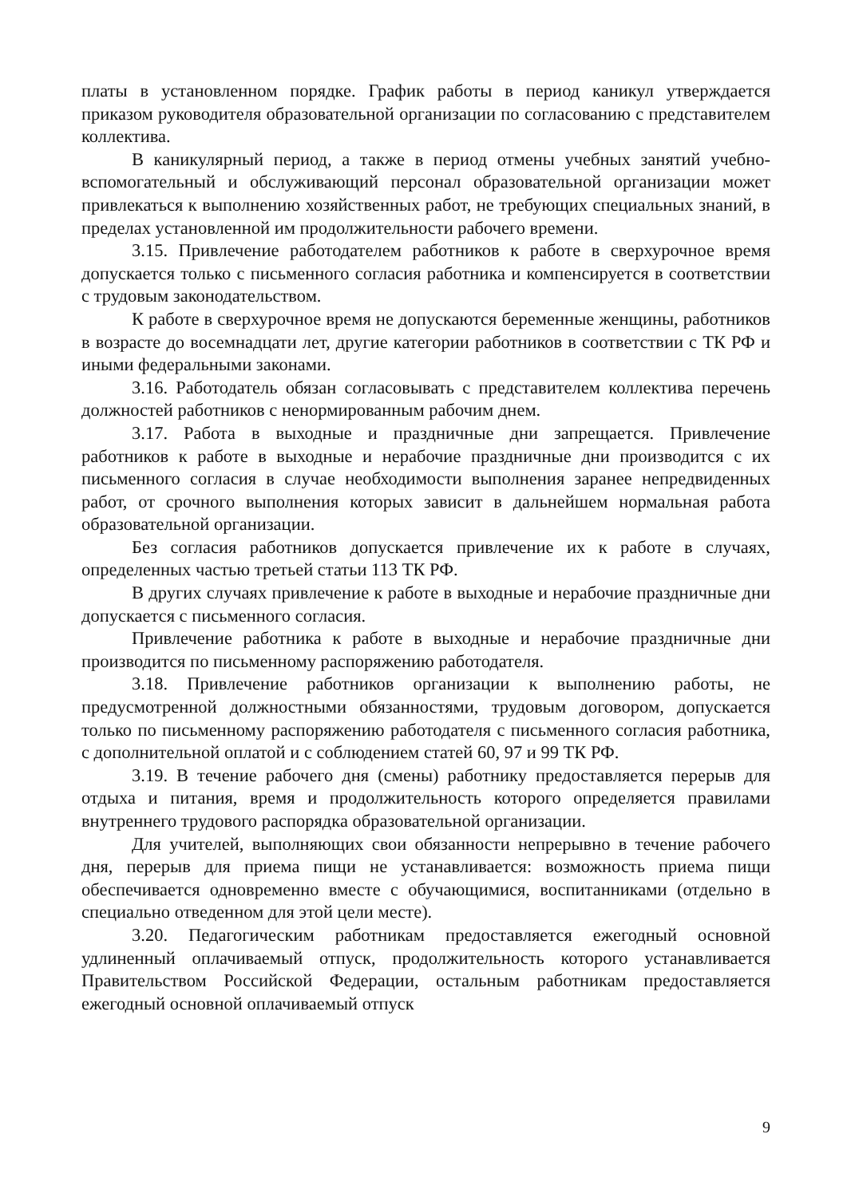платы в установленном порядке. График работы в период каникул утверждается приказом руководителя образовательной организации по согласованию с представителем коллектива.
В каникулярный период, а также в период отмены учебных занятий учебно-вспомогательный и обслуживающий персонал образовательной организации может привлекаться к выполнению хозяйственных работ, не требующих специальных знаний, в пределах установленной им продолжительности рабочего времени.
3.15. Привлечение работодателем работников к работе в сверхурочное время допускается только с письменного согласия работника и компенсируется в соответствии с трудовым законодательством.
К работе в сверхурочное время не допускаются беременные женщины, работников в возрасте до восемнадцати лет, другие категории работников в соответствии с ТК РФ и иными федеральными законами.
3.16. Работодатель обязан согласовывать с представителем коллектива перечень должностей работников с ненормированным рабочим днем.
3.17. Работа в выходные и праздничные дни запрещается. Привлечение работников к работе в выходные и нерабочие праздничные дни производится с их письменного согласия в случае необходимости выполнения заранее непредвиденных работ, от срочного выполнения которых зависит в дальнейшем нормальная работа образовательной организации.
Без согласия работников допускается привлечение их к работе в случаях, определенных частью третьей статьи 113 ТК РФ.
В других случаях привлечение к работе в выходные и нерабочие праздничные дни допускается с письменного согласия.
Привлечение работника к работе в выходные и нерабочие праздничные дни производится по письменному распоряжению работодателя.
3.18. Привлечение работников организации к выполнению работы, не предусмотренной должностными обязанностями, трудовым договором, допускается только по письменному распоряжению работодателя с письменного согласия работника, с дополнительной оплатой и с соблюдением статей 60, 97 и 99 ТК РФ.
3.19. В течение рабочего дня (смены) работнику предоставляется перерыв для отдыха и питания, время и продолжительность которого определяется правилами внутреннего трудового распорядка образовательной организации.
Для учителей, выполняющих свои обязанности непрерывно в течение рабочего дня, перерыв для приема пищи не устанавливается: возможность приема пищи обеспечивается одновременно вместе с обучающимися, воспитанниками (отдельно в специально отведенном для этой цели месте).
3.20. Педагогическим работникам предоставляется ежегодный основной удлиненный оплачиваемый отпуск, продолжительность которого устанавливается Правительством Российской Федерации, остальным работникам предоставляется ежегодный основной оплачиваемый отпуск
9